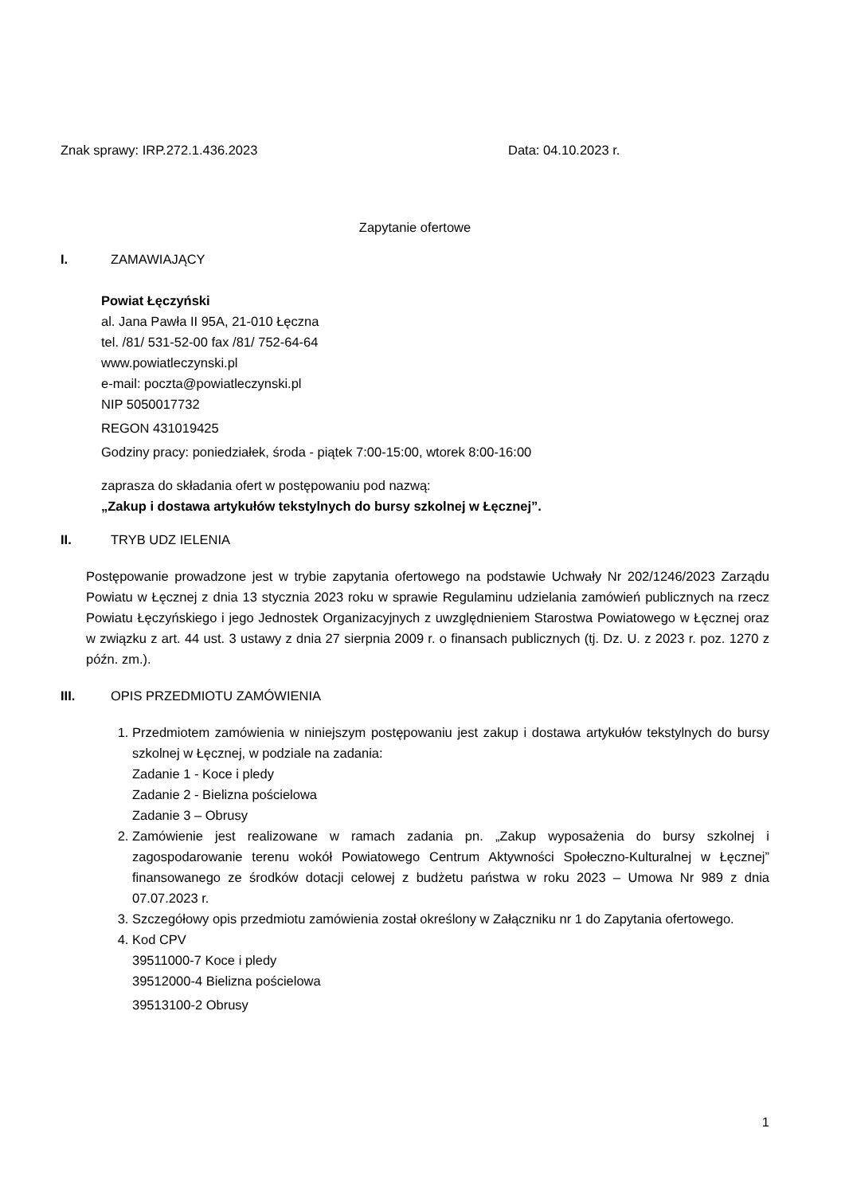Znak sprawy: IRP.272.1.436.2023 Data: 04.10.2023 r.
Zapytanie ofertowe
I. ZAMAWIAJĄCY
Powiat Łęczyński
al. Jana Pawła II 95A, 21-010 Łęczna
tel. /81/ 531-52-00 fax /81/ 752-64-64
www.powiatleczynski.pl
e-mail: poczta@powiatleczynski.pl
NIP 5050017732
REGON 431019425
Godziny pracy: poniedziałek, środa - piątek 7:00-15:00, wtorek 8:00-16:00
zaprasza do składania ofert w postępowaniu pod nazwą:
„Zakup i dostawa artykułów tekstylnych do bursy szkolnej w Łęcznej”.
II. TRYB UDZ IELENIA
Postępowanie prowadzone jest w trybie zapytania ofertowego na podstawie Uchwały Nr 202/1246/2023 Zarządu Powiatu w Łęcznej z dnia 13 stycznia 2023 roku w sprawie Regulaminu udzielania zamówień publicznych na rzecz Powiatu Łęczyńskiego i jego Jednostek Organizacyjnych z uwzględnieniem Starostwa Powiatowego w Łęcznej oraz w związku z art. 44 ust. 3 ustawy z dnia 27 sierpnia 2009 r. o finansach publicznych (tj. Dz. U. z 2023 r. poz. 1270 z późn. zm.).
III. OPIS PRZEDMIOTU ZAMÓWIENIA
1. Przedmiotem zamówienia w niniejszym postępowaniu jest zakup i dostawa artykułów tekstylnych do bursy szkolnej w Łęcznej, w podziale na zadania:
Zadanie 1 - Koce i pledy
Zadanie 2 - Bielizna pościelowa
Zadanie 3 – Obrusy
2. Zamówienie jest realizowane w ramach zadania pn. „Zakup wyposażenia do bursy szkolnej i zagospodarowanie terenu wokół Powiatowego Centrum Aktywności Społeczno-Kulturalnej w Łęcznej” finansowanego ze środków dotacji celowej z budżetu państwa w roku 2023 – Umowa Nr 989 z dnia 07.07.2023 r.
3. Szczegółowy opis przedmiotu zamówienia został określony w Załączniku nr 1 do Zapytania ofertowego.
4. Kod CPV
39511000-7 Koce i pledy
39512000-4 Bielizna pościelowa
39513100-2 Obrusy
1